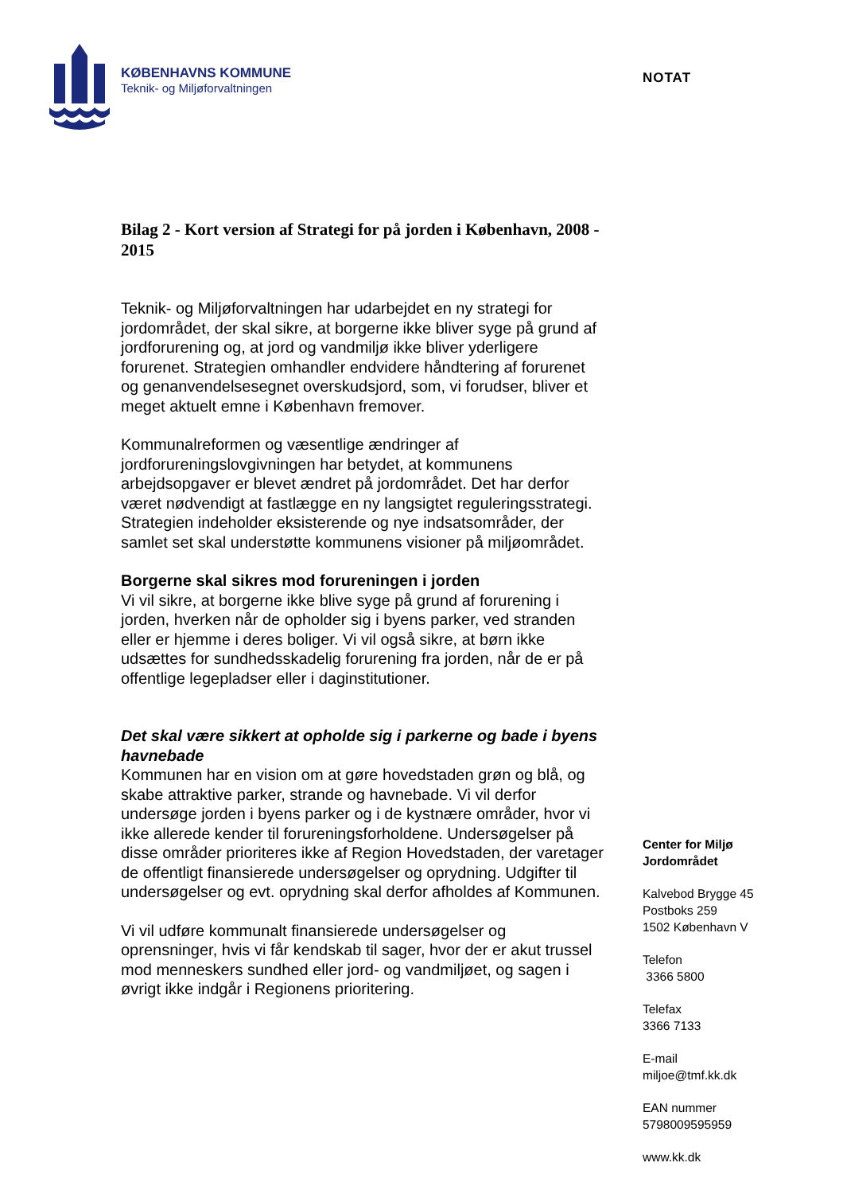KØBENHAVNS KOMMUNE
Teknik- og Miljøforvaltningen
NOTAT
Bilag 2 - Kort version af Strategi for på jorden i København, 2008 - 2015
Teknik- og Miljøforvaltningen har udarbejdet en ny strategi for jordområdet, der skal sikre, at borgerne ikke bliver syge på grund af jordforurening og, at jord og vandmiljø ikke bliver yderligere forurenet. Strategien omhandler endvidere håndtering af forurenet og genanvendelsesegnet overskudsjord, som, vi forudser, bliver et meget aktuelt emne i København fremover.
Kommunalreformen og væsentlige ændringer af jordforureningslovgivningen har betydet, at kommunens arbejdsopgaver er blevet ændret på jordområdet. Det har derfor været nødvendigt at fastlægge en ny langsigtet reguleringsstrategi. Strategien indeholder eksisterende og nye indsatsområder, der samlet set skal understøtte kommunens visioner på miljøområdet.
Borgerne skal sikres mod forureningen i jorden
Vi vil sikre, at borgerne ikke blive syge på grund af forurening i jorden, hverken når de opholder sig i byens parker, ved stranden eller er hjemme i deres boliger. Vi vil også sikre, at børn ikke udsættes for sundhedsskadelig forurening fra jorden, når de er på offentlige legepladser eller i daginstitutioner.
Det skal være sikkert at opholde sig i parkerne og bade i byens havnebade
Kommunen har en vision om at gøre hovedstaden grøn og blå, og skabe attraktive parker, strande og havnebade. Vi vil derfor undersøge jorden i byens parker og i de kystnære områder, hvor vi ikke allerede kender til forureningsforholdene. Undersøgelser på disse områder prioriteres ikke af Region Hovedstaden, der varetager de offentligt finansierede undersøgelser og oprydning. Udgifter til undersøgelser og evt. oprydning skal derfor afholdes af Kommunen.
Vi vil udføre kommunalt finansierede undersøgelser og oprensninger, hvis vi får kendskab til sager, hvor der er akut trussel mod menneskers sundhed eller jord- og vandmiljøet, og sagen i øvrigt ikke indgår i Regionens prioritering.
Center for Miljø
Jordområdet
Kalvebod Brygge 45
Postboks 259
1502 København V
Telefon
3366 5800
Telefax
3366 7133
E-mail
miljoe@tmf.kk.dk
EAN nummer
5798009595959
www.kk.dk